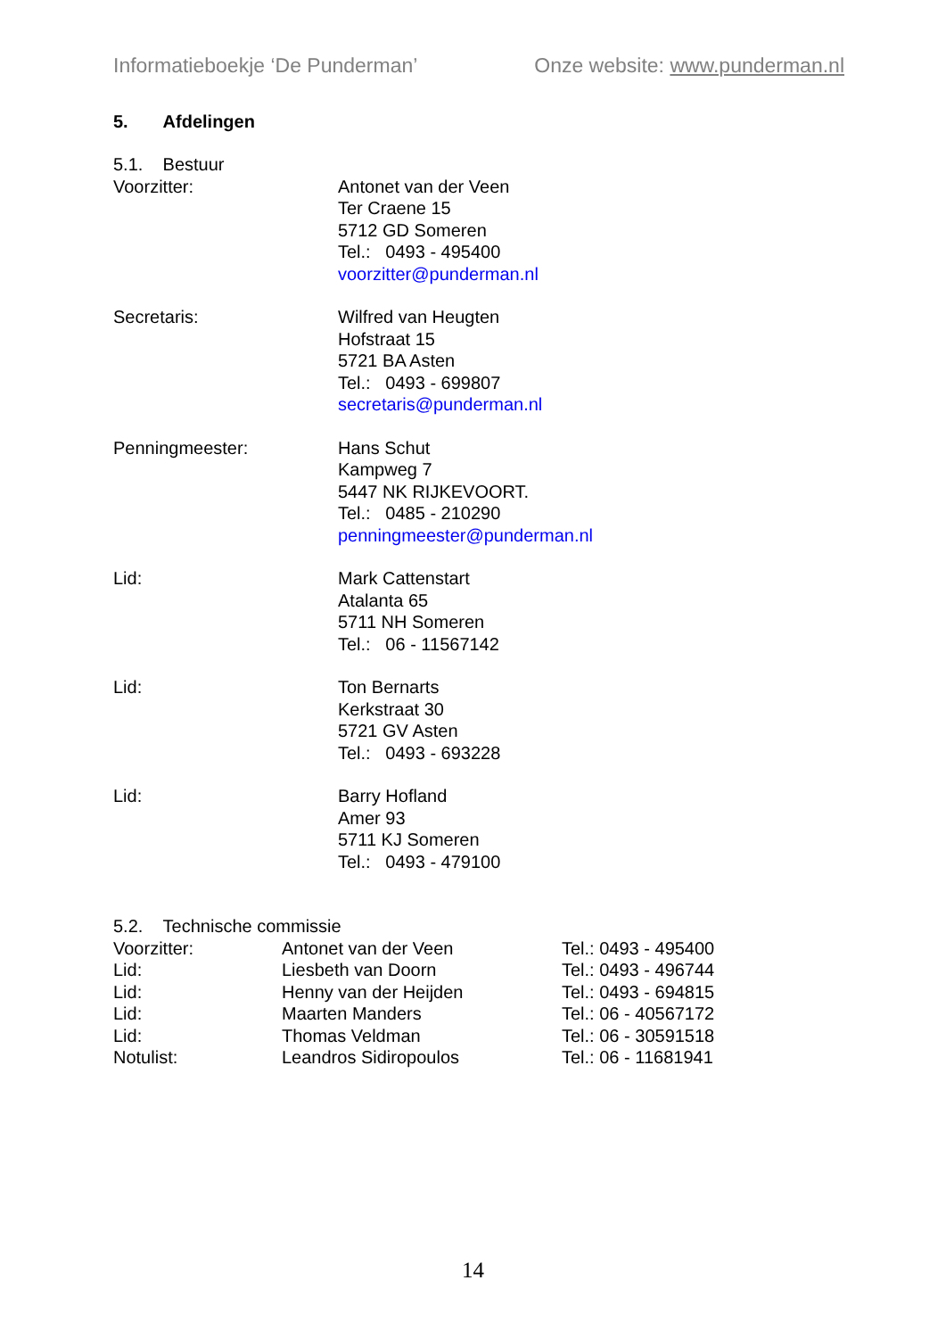Informatieboekje ‘De Punderman’ Onze website: www.punderman.nl
5. Afdelingen
5.1. Bestuur
| Voorzitter: | Antonet van der Veen Ter Craene 15 5712 GD Someren Tel.: 0493 - 495400 voorzitter@punderman.nl |
| Secretaris: | Wilfred van Heugten Hofstraat 15 5721 BA Asten Tel.: 0493 - 699807 secretaris@punderman.nl |
| Penningmeester: | Hans Schut Kampweg 7 5447 NK RIJKEVOORT. Tel.: 0485 - 210290 penningmeester@punderman.nl |
| Lid: | Mark Cattenstart Atalanta 65 5711 NH Someren Tel.: 06 - 11567142 |
| Lid: | Ton Bernarts Kerkstraat 30 5721 GV Asten Tel.: 0493 - 693228 |
| Lid: | Barry Hofland Amer 93 5711 KJ Someren Tel.: 0493 - 479100 |
5.2. Technische commissie
| Voorzitter: | Antonet van der Veen | Tel.: 0493 - 495400 |
| Lid: | Liesbeth van Doorn | Tel.: 0493 - 496744 |
| Lid: | Henny van der Heijden | Tel.: 0493 - 694815 |
| Lid: | Maarten Manders | Tel.: 06 - 40567172 |
| Lid: | Thomas Veldman | Tel.: 06 - 30591518 |
| Notulist: | Leandros Sidiropoulos | Tel.: 06 - 11681941 |
14